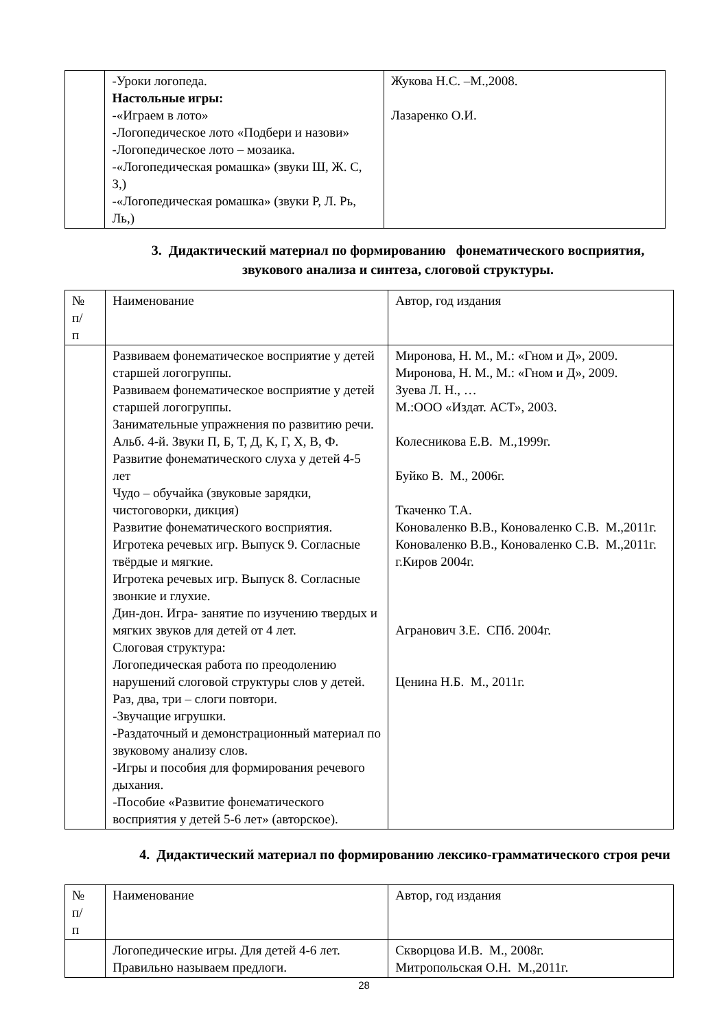| | -Уроки логопеда. Настольные игры: -«Играем в лото» -Логопедическое лото «Подбери и назови» -Логопедическое лото – мозаика. -«Логопедическая ромашка» (звуки Ш, Ж. С, З,) -«Логопедическая ромашка» (звуки Р, Л. Рь, Ль,) | Жукова Н.С. –М.,2008. Лазаренко О.И. |
3. Дидактический материал по формированию фонематического восприятия, звукового анализа и синтеза, слоговой структуры.
| № п/ п | Наименование | Автор, год издания |
| | Развиваем фонематическое восприятие у детей старшей логогруппы. Развиваем фонематическое восприятие у детей старшей логогруппы. Занимательные упражнения по развитию речи. Альб. 4-й. Звуки П, Б, Т, Д, К, Г, Х, В, Ф. Развитие фонематического слуха у детей 4-5 лет Чудо – обучайка (звуковые зарядки, чистоговорки, дикция) Развитие фонематического восприятия. Игротека речевых игр. Выпуск 9. Согласные твёрдые и мягкие. Игротека речевых игр. Выпуск 8. Согласные звонкие и глухие. Дин-дон. Игра- занятие по изучению твердых и мягких звуков для детей от 4 лет. Слоговая структура: Логопедическая работа по преодолению нарушений слоговой структуры слов у детей. Раз, два, три – слоги повтори. -Звучащие игрушки. -Раздаточный и демонстрационный материал по звуковому анализу слов. -Игры и пособия для формирования речевого дыхания. -Пособие «Развитие фонематического восприятия у детей 5-6 лет» (авторское). | Миронова, Н. М., М.: «Гном и Д», 2009. Миронова, Н. М., М.: «Гном и Д», 2009. Зуева Л. Н., … М.:ООО «Издат. АСТ», 2003. Колесникова Е.В. М.,1999г. Буйко В. М., 2006г. Ткаченко Т.А. Коноваленко В.В., Коноваленко С.В. М.,2011г. Коноваленко В.В., Коноваленко С.В. М.,2011г. г.Киров 2004г. Агранович З.Е. СПб. 2004г. Ценина Н.Б. М., 2011г. |
4. Дидактический материал по формированию лексико-грамматического строя речи
| № п/ п | Наименование | Автор, год издания |
| | Логопедические игры. Для детей 4-6 лет. Правильно называем предлоги. | Скворцова И.В. М., 2008г. Митропольская О.Н. М.,2011г. |
28